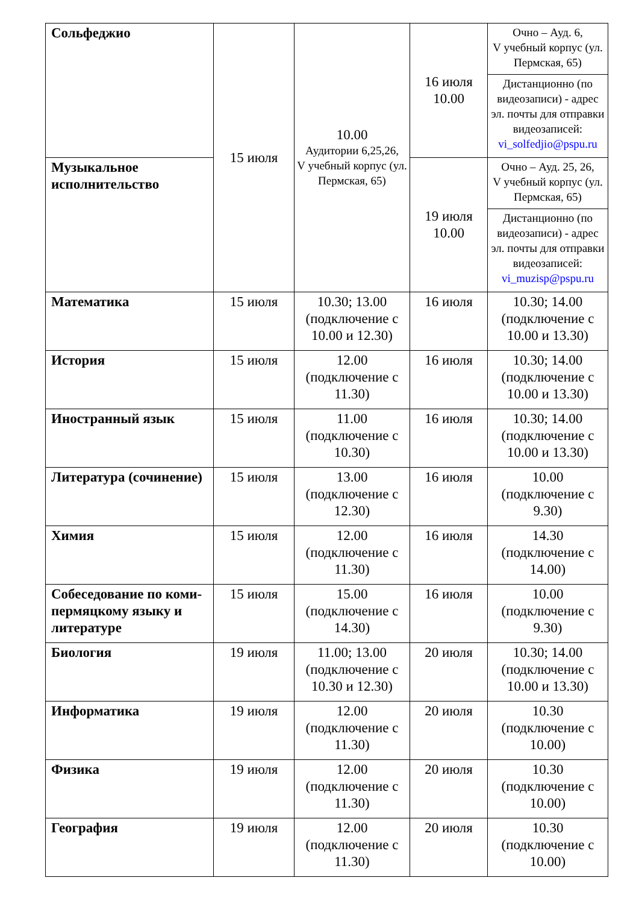| Сольфеджио | 15 июля | 10.00 Аудитории 6,25,26, V учебный корпус (ул. Пермская, 65) | 16 июля 10.00 | Очно – Ауд. 6, V учебный корпус (ул. Пермская, 65) |
| | | | | Дистанционно (по видеозаписи) - адрес эл. почты для отправки видеозаписей: vi_solfedjio@pspu.ru |
| Музыкальное исполнительство | | | 19 июля 10.00 | Очно – Ауд. 25, 26, V учебный корпус (ул. Пермская, 65) |
| | | | | Дистанционно (по видеозаписи) - адрес эл. почты для отправки видеозаписей: vi_muzisp@pspu.ru |
| Математика | 15 июля | 10.30; 13.00 (подключение с 10.00 и 12.30) | 16 июля | 10.30; 14.00 (подключение с 10.00 и 13.30) |
| История | 15 июля | 12.00 (подключение с 11.30) | 16 июля | 10.30; 14.00 (подключение с 10.00 и 13.30) |
| Иностранный язык | 15 июля | 11.00 (подключение с 10.30) | 16 июля | 10.30; 14.00 (подключение с 10.00 и 13.30) |
| Литература (сочинение) | 15 июля | 13.00 (подключение с 12.30) | 16 июля | 10.00 (подключение с 9.30) |
| Химия | 15 июля | 12.00 (подключение с 11.30) | 16 июля | 14.30 (подключение с 14.00) |
| Собеседование по коми-пермяцкому языку и литературе | 15 июля | 15.00 (подключение с 14.30) | 16 июля | 10.00 (подключение с 9.30) |
| Биология | 19 июля | 11.00; 13.00 (подключение с 10.30 и 12.30) | 20 июля | 10.30; 14.00 (подключение с 10.00 и 13.30) |
| Информатика | 19 июля | 12.00 (подключение с 11.30) | 20 июля | 10.30 (подключение с 10.00) |
| Физика | 19 июля | 12.00 (подключение с 11.30) | 20 июля | 10.30 (подключение с 10.00) |
| География | 19 июля | 12.00 (подключение с 11.30) | 20 июля | 10.30 (подключение с 10.00) |